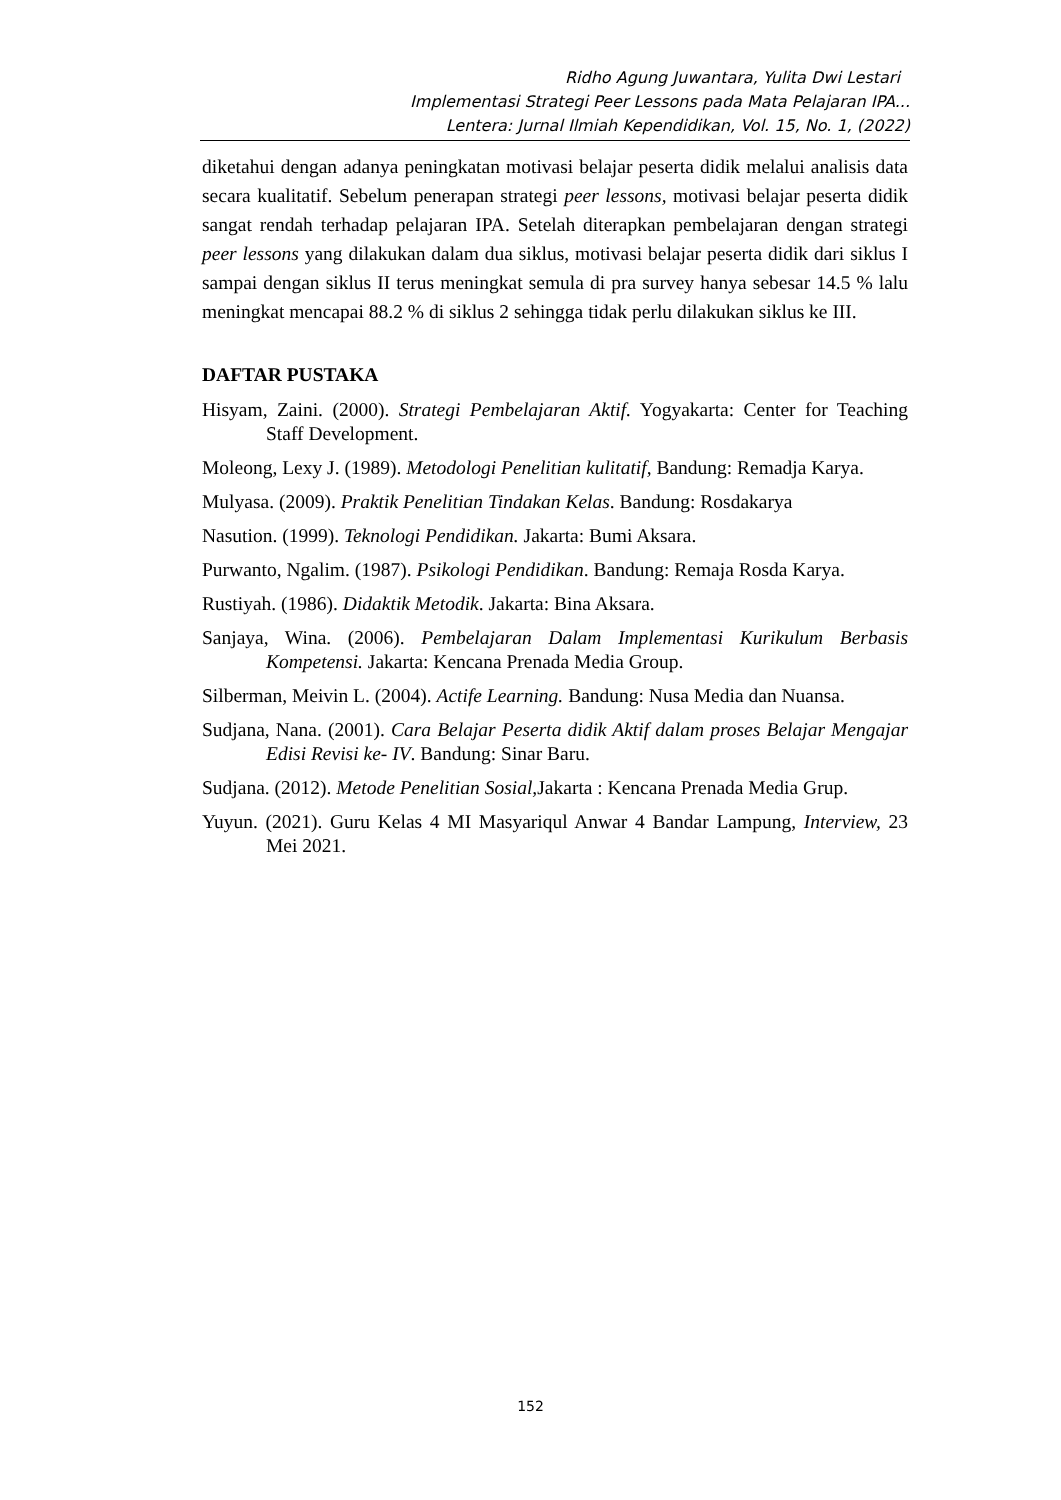Ridho Agung Juwantara, Yulita Dwi Lestari
Implementasi Strategi Peer Lessons pada Mata Pelajaran IPA...
Lentera: Jurnal Ilmiah Kependidikan, Vol. 15, No. 1, (2022)
diketahui dengan adanya peningkatan motivasi belajar peserta didik melalui analisis data secara kualitatif. Sebelum penerapan strategi peer lessons, motivasi belajar peserta didik sangat rendah terhadap pelajaran IPA. Setelah diterapkan pembelajaran dengan strategi peer lessons yang dilakukan dalam dua siklus, motivasi belajar peserta didik dari siklus I sampai dengan siklus II terus meningkat semula di pra survey hanya sebesar 14.5 % lalu meningkat mencapai 88.2 % di siklus 2 sehingga tidak perlu dilakukan siklus ke III.
DAFTAR PUSTAKA
Hisyam, Zaini. (2000). Strategi Pembelajaran Aktif. Yogyakarta: Center for Teaching Staff Development.
Moleong, Lexy J. (1989). Metodologi Penelitian kulitatif, Bandung: Remadja Karya.
Mulyasa. (2009). Praktik Penelitian Tindakan Kelas. Bandung: Rosdakarya
Nasution. (1999). Teknologi Pendidikan. Jakarta: Bumi Aksara.
Purwanto, Ngalim. (1987). Psikologi Pendidikan. Bandung: Remaja Rosda Karya.
Rustiyah. (1986). Didaktik Metodik. Jakarta: Bina Aksara.
Sanjaya, Wina. (2006). Pembelajaran Dalam Implementasi Kurikulum Berbasis Kompetensi. Jakarta: Kencana Prenada Media Group.
Silberman, Meivin L. (2004). Actife Learning. Bandung: Nusa Media dan Nuansa.
Sudjana, Nana. (2001). Cara Belajar Peserta didik Aktif dalam proses Belajar Mengajar Edisi Revisi ke- IV. Bandung: Sinar Baru.
Sudjana. (2012). Metode Penelitian Sosial, Jakarta : Kencana Prenada Media Grup.
Yuyun. (2021). Guru Kelas 4 MI Masyariqul Anwar 4 Bandar Lampung, Interview, 23 Mei 2021.
152